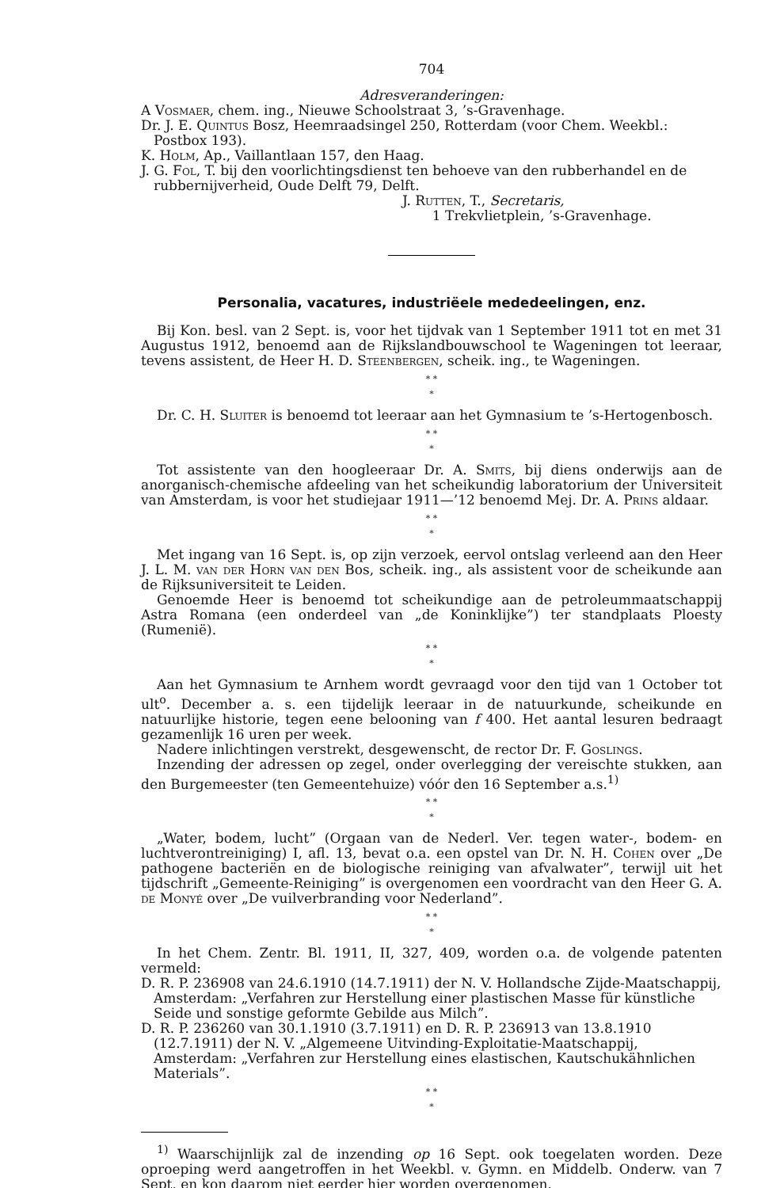704
Adresveranderingen:
A Vosmaer, chem. ing., Nieuwe Schoolstraat 3, ’s-Gravenhage.
Dr. J. E. Quintus Bosz, Heemraadsingel 250, Rotterdam (voor Chem. Weekbl.: Postbox 193).
K. Holm, Ap., Vaillantlaan 157, den Haag.
J. G. Fol, T. bij den voorlichtingsdienst ten behoeve van den rubberhandel en de rubbernijverheid, Oude Delft 79, Delft.
J. Rutten, T., Secretaris,
1 Trekvlietplein, ’s-Gravenhage.
Personalia, vacatures, industriëele mededeelingen, enz.
Bij Kon. besl. van 2 Sept. is, voor het tijdvak van 1 September 1911 tot en met 31 Augustus 1912, benoemd aan de Rijkslandbouwschool te Wageningen tot leeraar, tevens assistent, de Heer H. D. Steenbergen, scheik. ing., te Wageningen.
* *
*
Dr. C. H. Sluiter is benoemd tot leeraar aan het Gymnasium te ’s-Hertogenbosch.
* *
*
Tot assistente van den hoogleeraar Dr. A. Smits, bij diens onderwijs aan de anorganisch-chemische afdeeling van het scheikundig laboratorium der Universiteit van Amsterdam, is voor het studiejaar 1911—’12 benoemd Mej. Dr. A. Prins aldaar.
* *
*
Met ingang van 16 Sept. is, op zijn verzoek, eervol ontslag verleend aan den Heer J. L. M. van der Horn van den Bos, scheik. ing., als assistent voor de scheikunde aan de Rijksuniversiteit te Leiden.
Genoemde Heer is benoemd tot scheikundige aan de petroleummaatschappij Astra Romana (een onderdeel van „de Koninklijke”) ter standplaats Ploesty (Rumenië).
* *
*
Aan het Gymnasium te Arnhem wordt gevraagd voor den tijd van 1 October tot ult<sup>o</sup>. December a. s. een tijdelijk leeraar in de natuurkunde, scheikunde en natuurlijke historie, tegen eene belooning van f 400. Het aantal lesuren bedraagt gezamenlijk 16 uren per week.
Nadere inlichtingen verstrekt, desgewenscht, de rector Dr. F. Goslings.
Inzending der adressen op zegel, onder overlegging der vereischte stukken, aan den Burgemeester (ten Gemeentehuize) vóór den 16 September a.s.<sup>1)</sup>
* *
*
„Water, bodem, lucht” (Orgaan van de Nederl. Ver. tegen water-, bodem- en luchtverontreiniging) I, afl. 13, bevat o.a. een opstel van Dr. N. H. Cohen over „De pathogene bacteriën en de biologische reiniging van afvalwater”, terwijl uit het tijdschrift „Gemeente-Reiniging” is overgenomen een voordracht van den Heer G. A. de Monyé over „De vuilverbranding voor Nederland”.
* *
*
In het Chem. Zentr. Bl. 1911, II, 327, 409, worden o.a. de volgende patenten vermeld:
D. R. P. 236908 van 24.6.1910 (14.7.1911) der N. V. Hollandsche Zijde-Maatschappij, Amsterdam: „Verfahren zur Herstellung einer plastischen Masse für künstliche Seide und sonstige geformte Gebilde aus Milch”.
D. R. P. 236260 van 30.1.1910 (3.7.1911) en D. R. P. 236913 van 13.8.1910 (12.7.1911) der N. V. „Algemeene Uitvinding-Exploitatie-Maatschappij, Amsterdam: „Verfahren zur Herstellung eines elastischen, Kautschukähnlichen Materials”.
* *
*
<sup>1)</sup> Waarschijnlijk zal de inzending op 16 Sept. ook toegelaten worden. Deze oproeping werd aangetroffen in het Weekbl. v. Gymn. en Middelb. Onderw. van 7 Sept. en kon daarom niet eerder hier worden overgenomen.